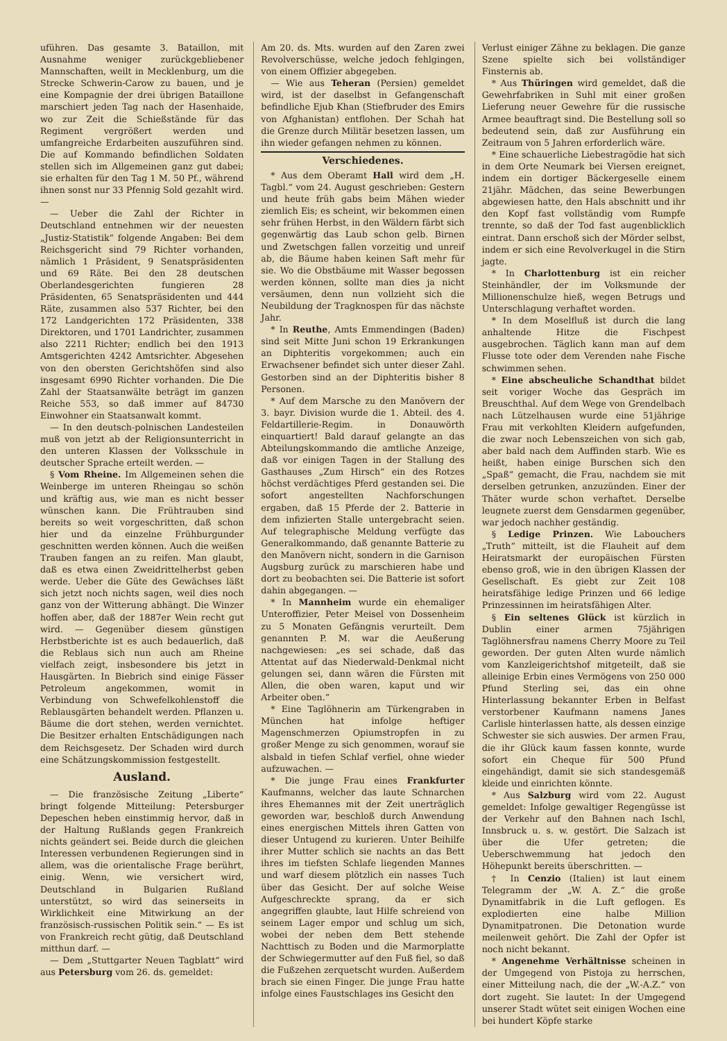uführen. Das gesamte 3. Bataillon, mit Ausnahme weniger zurückgebliebener Mannschaften, weilt in Mecklenburg, um die Strecke Schwerin-Carow zu bauen, und je eine Kompagnie der drei übrigen Bataillone marschiert jeden Tag nach der Hasenhaide, wo zur Zeit die Schießstände für das Regiment vergrößert werden und umfangreiche Erdarbeiten auszuführen sind. Die auf Kommando befindlichen Soldaten stellen sich im Allgemeinen ganz gut dabei; sie erhalten für den Tag 1 M. 50 Pf., während ihnen sonst nur 33 Pfennig Sold gezahlt wird. —
— Ueber die Zahl der Richter in Deutschland entnehmen wir der neuesten „Justiz-Statistik“ folgende Angaben: Bei dem Reichsgericht sind 79 Richter vorhanden, nämlich 1 Präsident, 9 Senatspräsidenten und 69 Räte. Bei den 28 deutschen Oberlandesgerichten fungieren 28 Präsidenten, 65 Senatspräsidenten und 444 Räte, zusammen also 537 Richter, bei den 172 Landgerichten 172 Präsidenten, 338 Direktoren, und 1701 Landrichter, zusammen also 2211 Richter; endlich bei den 1913 Amtsgerichten 4242 Amtsrichter. Abgesehen von den obersten Gerichtshöfen sind also insgesamt 6990 Richter vorhanden. Die Die Zahl der Staatsanwälte beträgt im ganzen Reiche 553, so daß immer auf 84730 Einwohner ein Staatsanwalt kommt.
— In den deutsch-polnischen Landesteilen muß von jetzt ab der Religionsunterricht in den unteren Klassen der Volksschule in deutscher Sprache erteilt werden. —
§ Vom Rheine. Im Allgemeinen sehen die Weinberge im unteren Rheingau so schön und kräftig aus, wie man es nicht besser wünschen kann. Die Frühtrauben sind bereits so weit vorgeschritten, daß schon hier und da einzelne Frühburgunder geschnitten werden können. Auch die weißen Trauben fangen an zu reifen. Man glaubt, daß es etwa einen Zweidrittelherbst geben werde. Ueber die Güte des Gewächses läßt sich jetzt noch nichts sagen, weil dies noch ganz von der Witterung abhängt. Die Winzer hoffen aber, daß der 1887er Wein recht gut wird. — Gegenüber diesem günstigen Herbstberichte ist es auch bedauerlich, daß die Reblaus sich nun auch am Rheine vielfach zeigt, insbesondere bis jetzt in Hausgärten. In Biebrich sind einige Fässer Petroleum angekommen, womit in Verbindung von Schwefelkohlenstoff die Reblausgärten behandelt werden. Pflanzen u. Bäume die dort stehen, werden vernichtet. Die Besitzer erhalten Entschädigungen nach dem Reichsgesetz. Der Schaden wird durch eine Schätzungskommission festgestellt.
Ausland.
— Die französische Zeitung „Liberte“ bringt folgende Mitteilung: Petersburger Depeschen heben einstimmig hervor, daß in der Haltung Rußlands gegen Frankreich nichts geändert sei. Beide durch die gleichen Interessen verbundenen Regierungen sind in allem, was die orientalische Frage berührt, einig. Wenn, wie versichert wird, Deutschland in Bulgarien Rußland unterstützt, so wird das seinerseits in Wirklichkeit eine Mitwirkung an der französisch-russischen Politik sein.“ — Es ist von Frankreich recht gütig, daß Deutschland mitthun darf. —
— Dem „Stuttgarter Neuen Tagblatt“ wird aus Petersburg vom 26. ds. gemeldet:
Am 20. ds. Mts. wurden auf den Zaren zwei Revolverschüsse, welche jedoch fehlgingen, von einem Offizier abgegeben.
— Wie aus Teheran (Persien) gemeldet wird, ist der daselbst in Gefangenschaft befindliche Ejub Khan (Stiefbruder des Emirs von Afghanistan) entflohen. Der Schah hat die Grenze durch Militär besetzen lassen, um ihn wieder gefangen nehmen zu können.
Verschiedenes.
* Aus dem Oberamt Hall wird dem „H. Tagbl.“ vom 24. August geschrieben: Gestern und heute früh gabs beim Mähen wieder ziemlich Eis; es scheint, wir bekommen einen sehr frühen Herbst, in den Wäldern färbt sich gegenwärtig das Laub schon gelb. Birnen und Zwetschgen fallen vorzeitig und unreif ab, die Bäume haben keinen Saft mehr für sie. Wo die Obstbäume mit Wasser begossen werden können, sollte man dies ja nicht versäumen, denn nun vollzieht sich die Neubildung der Tragknospen für das nächste Jahr.
* In Reuthe, Amts Emmendingen (Baden) sind seit Mitte Juni schon 19 Erkrankungen an Diphteritis vorgekommen; auch ein Erwachsener befindet sich unter dieser Zahl. Gestorben sind an der Diphteritis bisher 8 Personen.
* Auf dem Marsche zu den Manövern der 3. bayr. Division wurde die 1. Abteil. des 4. Feldartillerie-Regim. in Donauwörth einquartiert! Bald darauf gelangte an das Abteilungskommando die amtliche Anzeige, daß vor einigen Tagen in der Stallung des Gasthauses „Zum Hirsch“ ein des Rotzes höchst verdächtiges Pferd gestanden sei. Die sofort angestellten Nachforschungen ergaben, daß 15 Pferde der 2. Batterie in dem infizierten Stalle untergebracht seien. Auf telegraphische Meldung verfügte das Generalkommando, daß genannte Batterie zu den Manövern nicht, sondern in die Garnison Augsburg zurück zu marschieren habe und dort zu beobachten sei. Die Batterie ist sofort dahin abgegangen. —
* In Mannheim wurde ein ehemaliger Unteroffizier, Peter Meisel von Dossenheim zu 5 Monaten Gefängnis verurteilt. Dem genannten P. M. war die Aeußerung nachgewiesen: „es sei schade, daß das Attentat auf das Niederwald-Denkmal nicht gelungen sei, dann wären die Fürsten mit Allen, die oben waren, kaput und wir Arbeiter oben.“
* Eine Taglöhnerin am Türkengraben in München hat infolge heftiger Magenschmerzen Opiumstropfen in zu großer Menge zu sich genommen, worauf sie alsbald in tiefen Schlaf verfiel, ohne wieder aufzuwachen. —
* Die junge Frau eines Frankfurter Kaufmanns, welcher das laute Schnarchen ihres Ehemannes mit der Zeit unerträglich geworden war, beschloß durch Anwendung eines energischen Mittels ihren Gatten von dieser Untugend zu kurieren. Unter Beihilfe ihrer Mutter schlich sie nachts an das Bett ihres im tiefsten Schlafe liegenden Mannes und warf diesem plötzlich ein nasses Tuch über das Gesicht. Der auf solche Weise Aufgeschreckte sprang, da er sich angegriffen glaubte, laut Hilfe schreiend von seinem Lager empor und schlug um sich, wobei der neben dem Bett stehende Nachttisch zu Boden und die Marmorplatte der Schwiegermutter auf den Fuß fiel, so daß die Fußzehen zerquetscht wurden. Außerdem brach sie einen Finger. Die junge Frau hatte infolge eines Faustschlages ins Gesicht den
Verlust einiger Zähne zu beklagen. Die ganze Szene spielte sich bei vollständiger Finsternis ab.
* Aus Thüringen wird gemeldet, daß die Gewehrfabriken in Suhl mit einer großen Lieferung neuer Gewehre für die russische Armee beauftragt sind. Die Bestellung soll so bedeutend sein, daß zur Ausführung ein Zeitraum von 5 Jahren erforderlich wäre.
* Eine schauerliche Liebestragödie hat sich in dem Orte Neumark bei Viersen ereignet, indem ein dortiger Bäckergeselle einem 21jähr. Mädchen, das seine Bewerbungen abgewiesen hatte, den Hals abschnitt und ihr den Kopf fast vollständig vom Rumpfe trennte, so daß der Tod fast augenblicklich eintrat. Dann erschoß sich der Mörder selbst, indem er sich eine Revolverkugel in die Stirn jagte.
* In Charlottenburg ist ein reicher Steinhändler, der im Volksmunde der Millionenschulze hieß, wegen Betrugs und Unterschlagung verhaftet worden.
* In dem Moselfluß ist durch die lang anhaltende Hitze die Fischpest ausgebrochen. Täglich kann man auf dem Flusse tote oder dem Verenden nahe Fische schwimmen sehen.
* Eine abscheuliche Schandthat bildet seit voriger Woche das Gespräch im Breuschthal. Auf dem Wege von Grendelbach nach Lützelhausen wurde eine 51jährige Frau mit verkohlten Kleidern aufgefunden, die zwar noch Lebenszeichen von sich gab, aber bald nach dem Auffinden starb. Wie es heißt, haben einige Burschen sich den „Spaß“ gemacht, die Frau, nachdem sie mit derselben getrunken, anzuzünden. Einer der Thäter wurde schon verhaftet. Derselbe leugnete zuerst dem Gensdarmen gegenüber, war jedoch nachher geständig.
§ Ledige Prinzen. Wie Labouchers „Truth“ mitteilt, ist die Flauheit auf dem Heiratsmarkt der europäischen Fürsten ebenso groß, wie in den übrigen Klassen der Gesellschaft. Es giebt zur Zeit 108 heiratsfähige ledige Prinzen und 66 ledige Prinzessinnen im heiratsfähigen Alter.
§ Ein seltenes Glück ist kürzlich in Dublin einer armen 75jährigen Taglöhnersfrau namens Cherry Moore zu Teil geworden. Der guten Alten wurde nämlich vom Kanzleigerichtshof mitgeteilt, daß sie alleinige Erbin eines Vermögens von 250 000 Pfund Sterling sei, das ein ohne Hinterlassung bekannter Erben in Belfast verstorbener Kaufmann namens Janes Carlisle hinterlassen hatte, als dessen einzige Schwester sie sich auswies. Der armen Frau, die ihr Glück kaum fassen konnte, wurde sofort ein Cheque für 500 Pfund eingehändigt, damit sie sich standesgemäß kleide und einrichten könnte.
* Aus Salzburg wird vom 22. August gemeldet: Infolge gewaltiger Regengüsse ist der Verkehr auf den Bahnen nach Ischl, Innsbruck u. s. w. gestört. Die Salzach ist über die Ufer getreten; die Ueberschwemmung hat jedoch den Höhepunkt bereits überschritten. —
† In Cenzio (Italien) ist laut einem Telegramm der „W. A. Z.“ die große Dynamitfabrik in die Luft geflogen. Es explodierten eine halbe Million Dynamitpatronen. Die Detonation wurde meilenweit gehört. Die Zahl der Opfer ist noch nicht bekannt.
* Angenehme Verhältnisse scheinen in der Umgegend von Pistoja zu herrschen, einer Mitteilung nach, die der „W.-A.Z.“ von dort zugeht. Sie lautet: In der Umgegend unserer Stadt wütet seit einigen Wochen eine bei hundert Köpfe starke